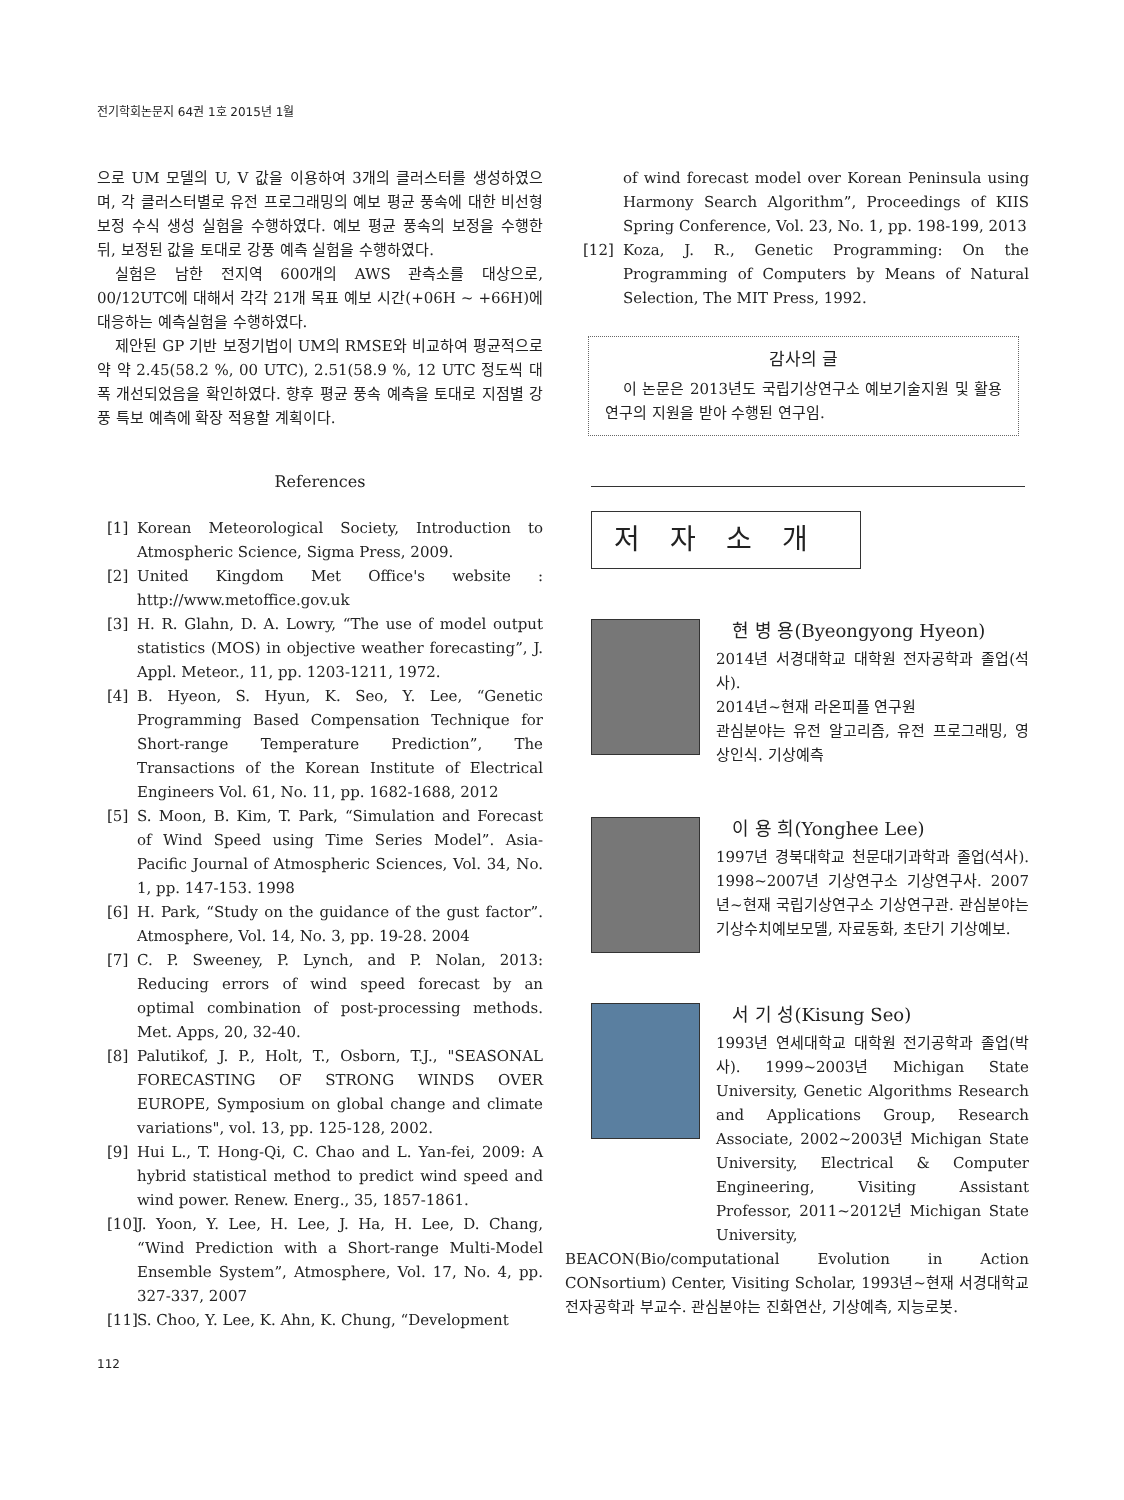전기학회논문지 64권 1호 2015년 1월
으로 UM 모델의 U, V 값을 이용하여 3개의 클러스터를 생성하였으며, 각 클러스터별로 유전 프로그래밍의 예보 평균 풍속에 대한 비선형 보정 수식 생성 실험을 수행하였다. 예보 평균 풍속의 보정을 수행한 뒤, 보정된 값을 토대로 강풍 예측 실험을 수행하였다.
실험은 남한 전지역 600개의 AWS 관측소를 대상으로, 00/12UTC에 대해서 각각 21개 목표 예보 시간(+06H ~ +66H)에 대응하는 예측실험을 수행하였다.
제안된 GP 기반 보정기법이 UM의 RMSE와 비교하여 평균적으로 약 약 2.45(58.2 %, 00 UTC), 2.51(58.9 %, 12 UTC 정도씩 대폭 개선되었음을 확인하였다. 향후 평균 풍속 예측을 토대로 지점별 강풍 특보 예측에 확장 적용할 계획이다.
References
[1] Korean Meteorological Society, Introduction to Atmospheric Science, Sigma Press, 2009.
[2] United Kingdom Met Office's website : http://www.metoffice.gov.uk
[3] H. R. Glahn, D. A. Lowry, “The use of model output statistics (MOS) in objective weather forecasting”, J. Appl. Meteor., 11, pp. 1203-1211, 1972.
[4] B. Hyeon, S. Hyun, K. Seo, Y. Lee, “Genetic Programming Based Compensation Technique for Short-range Temperature Prediction”, The Transactions of the Korean Institute of Electrical Engineers Vol. 61, No. 11, pp. 1682-1688, 2012
[5] S. Moon, B. Kim, T. Park, “Simulation and Forecast of Wind Speed using Time Series Model”. Asia-Pacific Journal of Atmospheric Sciences, Vol. 34, No. 1, pp. 147-153. 1998
[6] H. Park, “Study on the guidance of the gust factor”. Atmosphere, Vol. 14, No. 3, pp. 19-28. 2004
[7] C. P. Sweeney, P. Lynch, and P. Nolan, 2013: Reducing errors of wind speed forecast by an optimal combination of post-processing methods. Met. Apps, 20, 32-40.
[8] Palutikof, J. P., Holt, T., Osborn, T.J., "SEASONAL FORECASTING OF STRONG WINDS OVER EUROPE, Symposium on global change and climate variations", vol. 13, pp. 125-128, 2002.
[9] Hui L., T. Hong-Qi, C. Chao and L. Yan-fei, 2009: A hybrid statistical method to predict wind speed and wind power. Renew. Energ., 35, 1857-1861.
[10] J. Yoon, Y. Lee, H. Lee, J. Ha, H. Lee, D. Chang, “Wind Prediction with a Short-range Multi-Model Ensemble System”, Atmosphere, Vol. 17, No. 4, pp. 327-337, 2007
[11] S. Choo, Y. Lee, K. Ahn, K. Chung, “Development
of wind forecast model over Korean Peninsula using Harmony Search Algorithm”, Proceedings of KIIS Spring Conference, Vol. 23, No. 1, pp. 198-199, 2013
[12] Koza, J. R., Genetic Programming: On the Programming of Computers by Means of Natural Selection, The MIT Press, 1992.
감사의 글
이 논문은 2013년도 국립기상연구소 예보기술지원 및 활용연구의 지원을 받아 수행된 연구임.
저자소개
현 병 용(Byeongyong Hyeon)
2014년 서경대학교 대학원 전자공학과 졸업(석사).
2014년~현재 라온피플 연구원
관심분야는 유전 알고리즘, 유전 프로그래밍, 영상인식. 기상예측
이 용 희(Yonghee Lee)
1997년 경북대학교 천문대기과학과 졸업(석사). 1998~2007년 기상연구소 기상연구사. 2007년~현재 국립기상연구소 기상연구관. 관심분야는 기상수치예보모델, 자료동화, 초단기 기상예보.
서 기 성(Kisung Seo)
1993년 연세대학교 대학원 전기공학과 졸업(박사). 1999~2003년 Michigan State University, Genetic Algorithms Research and Applications Group, Research Associate, 2002~2003년 Michigan State University, Electrical & Computer Engineering, Visiting Assistant Professor, 2011~2012년 Michigan State University,
BEACON(Bio/computational Evolution in Action CONsortium) Center, Visiting Scholar, 1993년~현재 서경대학교 전자공학과 부교수. 관심분야는 진화연산, 기상예측, 지능로봇.
112